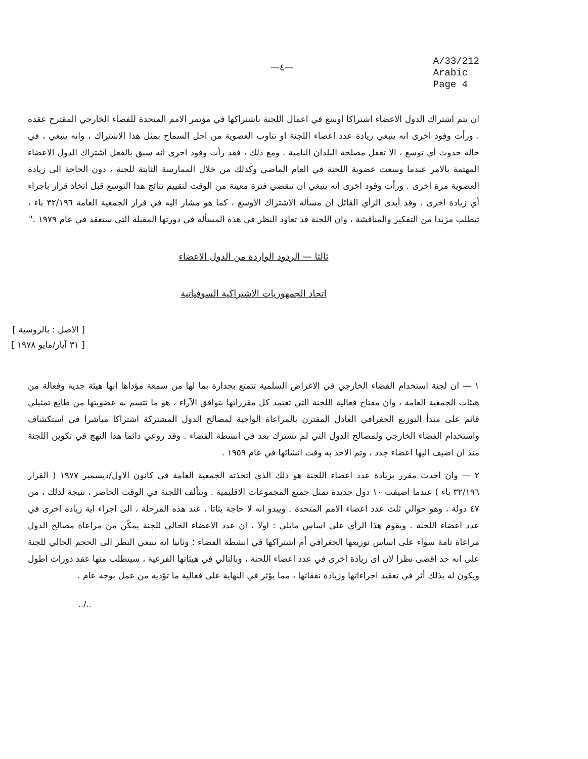—٤—
A/33/212
Arabic
Page 4
ان يتم اشتراك الدول الاعضاء اشتراكا اوسع في اعمال اللجنة باشتراكها في مؤتمر الامم المتحدة للفضاء الخارجي المقترح عقده . ورأت وفود اخرى انه ينبغي زيادة عدد اعضاء اللجنة او تناوب العضوية من اجل السماح بمثل هذا الاشتراك ، وانه ينبغي ، في حالة حدوث أي توسع ، الا تغفل مصلحة البلدان النامية . ومع ذلك ، فقد رأت وفود اخرى انه سبق بالفعل اشتراك الدول الاعضاء المهتمة بالامر عندما وسعت عضوية اللجنة في العام الماضي وكذلك من خلال الممارسة الثابتة للجنة ، دون الحاجة الى زيادة العضوية مرة اخرى . ورأت وفود اخرى انه ينبغي ان تنقضي فترة معينة من الوقت لتقييم نتائج هذا التوسع قبل اتخاذ قرار باجراء أي زيادة اخرى . وقد أبدى الرأي القائل ان مسألة الاشتراك الاوسع ، كما هو مشار اليه في قرار الجمعية العامة ٣٢/١٩٦ باء ، تتطلب مزيدا من التفكير والمناقشة ، وان اللجنة قد تعاود النظر في هذه المسألة في دورتها المقبلة التي ستعقد في عام ١٩٧٩ ."
ثالثا — الردود الواردة من الدول الاعضاء
اتحاد الجمهوريات الاشتراكية السوفياتية
[ الاصل : بالروسية ]
[ ٣١ آيار/مايو ١٩٧٨ ]
١ — ان لجنة استخدام الفضاء الخارجي في الاغراض السلمية تتمتع بجدارة بما لها من سمعة مؤداها انها هيئة جدية وفعالة من هيئات الجمعية العامة ، وان مفتاح فعالية اللجنة التي تعتمد كل مقرراتها بتوافق الآراء ، هو ما تتسم به عضويتها من طابع تمثيلي قائم على مبدأ التوزيع الجغرافي العادل المقترن بالمراعاة الواجبة لمصالح الدول المشتركة اشتراكا مباشرا في استكشاف واستخدام الفضاء الخارجي ولمصالح الدول التي لم تشترك بعد في انشطة الفضاء . وقد روعي دائما هذا النهج في تكوين اللجنة منذ ان اضيف اليها اعضاء جدد ، وتم الاخذ به وقت انشائها في عام ١٩٥٩ .
٢ — وان احدث مقرر بزيادة عدد اعضاء اللجنة هو ذلك الذي اتخذته الجمعية العامة في كانون الاول/ديسمبر ١٩٧٧ ( القرار ٣٢/١٩٦ باء ) عندما اضيفت ١٠ دول جديدة تمثل جميع المجموعات الاقليمية . وتتألف اللجنة في الوقت الحاضر ، نتيجة لذلك ، من ٤٧ دولة ، وهو حوالي ثلث عدد اعضاء الامم المتحدة . ويبدو انه لا حاجة بتاتا ، عند هذه المرحلة ، الى اجراء اية زيادة اخرى في عدد اعضاء اللجنة . ويقوم هذا الرأي على اساس مايلي : اولا ، ان عدد الاعضاء الحالي للجنة يمكّن من مراعاة مصالح الدول مراعاة تامة سواء على اساس توزيعها الجغرافي أم اشتراكها في انشطة الفضاء ؛ وثانيا انه ينبغي النظر الى الحجم الحالي للجنة على انه حد اقصى نظرا لان اى زيادة اخرى في عدد اعضاء اللجنة ، وبالتالي في هيئاتها الفرعية ، سيتطلب منها عقد دورات اطول ويكون له بذلك أثر في تعقيد اجراءاتها وزيادة نفقاتها ، مما يؤثر في النهاية على فعالية ما تؤديه من عمل بوجه عام .
../..